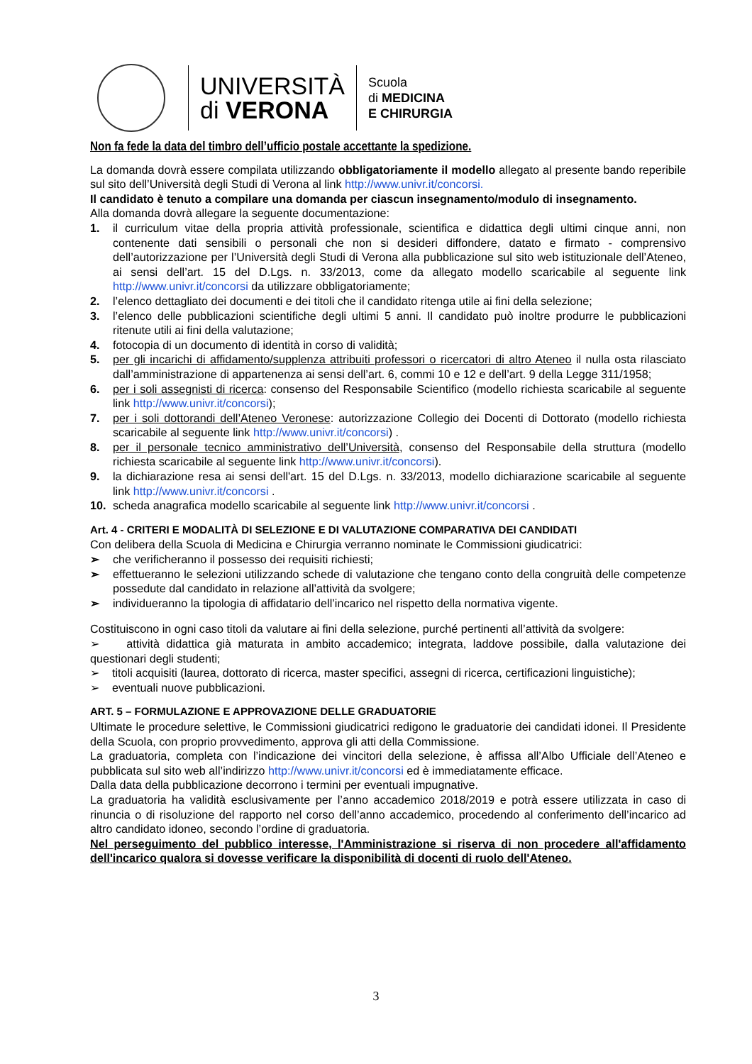UNIVERSITÀ
di VERONA
Scuola
di MEDICINA
E CHIRURGIA
Non fa fede la data del timbro dell’ufficio postale accettante la spedizione.
La domanda dovrà essere compilata utilizzando obbligatoriamente il modello allegato al presente bando reperibile sul sito dell’Università degli Studi di Verona al link http://www.univr.it/concorsi.
Il candidato è tenuto a compilare una domanda per ciascun insegnamento/modulo di insegnamento.
Alla domanda dovrà allegare la seguente documentazione:
1. il curriculum vitae della propria attività professionale, scientifica e didattica degli ultimi cinque anni, non contenente dati sensibili o personali che non si desideri diffondere, datato e firmato - comprensivo dell’autorizzazione per l’Università degli Studi di Verona alla pubblicazione sul sito web istituzionale dell’Ateneo, ai sensi dell’art. 15 del D.Lgs. n. 33/2013, come da allegato modello scaricabile al seguente link http://www.univr.it/concorsi da utilizzare obbligatoriamente;
2. l’elenco dettagliato dei documenti e dei titoli che il candidato ritenga utile ai fini della selezione;
3. l’elenco delle pubblicazioni scientifiche degli ultimi 5 anni. Il candidato può inoltre produrre le pubblicazioni ritenute utili ai fini della valutazione;
4. fotocopia di un documento di identità in corso di validità;
5. per gli incarichi di affidamento/supplenza attribuiti professori o ricercatori di altro Ateneo il nulla osta rilasciato dall’amministrazione di appartenenza ai sensi dell’art. 6, commi 10 e 12 e dell’art. 9 della Legge 311/1958;
6. per i soli assegnisti di ricerca: consenso del Responsabile Scientifico (modello richiesta scaricabile al seguente link http://www.univr.it/concorsi);
7. per i soli dottorandi dell’Ateneo Veronese: autorizzazione Collegio dei Docenti di Dottorato (modello richiesta scaricabile al seguente link http://www.univr.it/concorsi) .
8. per il personale tecnico amministrativo dell’Università, consenso del Responsabile della struttura (modello richiesta scaricabile al seguente link http://www.univr.it/concorsi).
9. la dichiarazione resa ai sensi dell'art. 15 del D.Lgs. n. 33/2013, modello dichiarazione scaricabile al seguente link http://www.univr.it/concorsi .
10. scheda anagrafica modello scaricabile al seguente link http://www.univr.it/concorsi .
Art. 4 - CRITERI E MODALITÀ DI SELEZIONE E DI VALUTAZIONE COMPARATIVA DEI CANDIDATI
Con delibera della Scuola di Medicina e Chirurgia verranno nominate le Commissioni giudicatrici:
➢ che verificheranno il possesso dei requisiti richiesti;
➢ effettueranno le selezioni utilizzando schede di valutazione che tengano conto della congruità delle competenze possedute dal candidato in relazione all’attività da svolgere;
➢ individueranno la tipologia di affidatario dell’incarico nel rispetto della normativa vigente.
Costituiscono in ogni caso titoli da valutare ai fini della selezione, purché pertinenti all’attività da svolgere:
➢ attività didattica già maturata in ambito accademico; integrata, laddove possibile, dalla valutazione dei questionari degli studenti;
➢ titoli acquisiti (laurea, dottorato di ricerca, master specifici, assegni di ricerca, certificazioni linguistiche);
➢ eventuali nuove pubblicazioni.
ART. 5 – FORMULAZIONE E APPROVAZIONE DELLE GRADUATORIE
Ultimate le procedure selettive, le Commissioni giudicatrici redigono le graduatorie dei candidati idonei. Il Presidente della Scuola, con proprio provvedimento, approva gli atti della Commissione.
La graduatoria, completa con l’indicazione dei vincitori della selezione, è affissa all’Albo Ufficiale dell’Ateneo e pubblicata sul sito web all’indirizzo http://www.univr.it/concorsi ed è immediatamente efficace.
Dalla data della pubblicazione decorrono i termini per eventuali impugnative.
La graduatoria ha validità esclusivamente per l’anno accademico 2018/2019 e potrà essere utilizzata in caso di rinuncia o di risoluzione del rapporto nel corso dell’anno accademico, procedendo al conferimento dell’incarico ad altro candidato idoneo, secondo l’ordine di graduatoria.
Nel perseguimento del pubblico interesse, l'Amministrazione si riserva di non procedere all'affidamento dell'incarico qualora si dovesse verificare la disponibilità di docenti di ruolo dell'Ateneo.
3